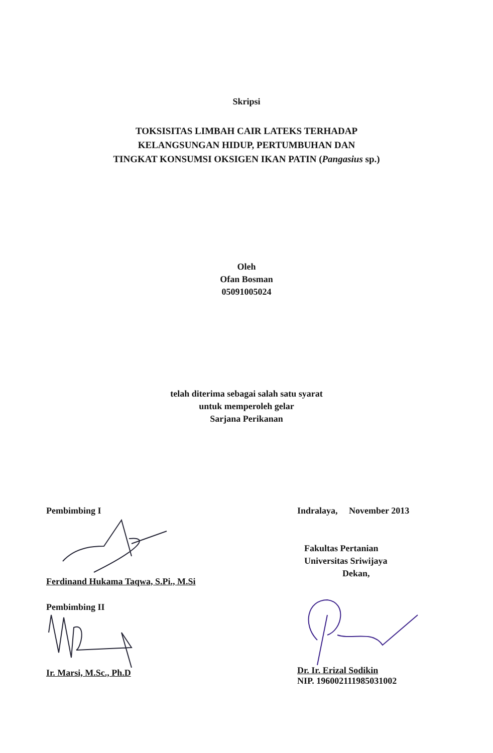Skripsi
TOKSISITAS LIMBAH CAIR LATEKS TERHADAP
KELANGSUNGAN HIDUP, PERTUMBUHAN DAN
TINGKAT KONSUMSI OKSIGEN IKAN PATIN (Pangasius sp.)
Oleh
Ofan Bosman
05091005024
telah diterima sebagai salah satu syarat
untuk memperoleh gelar
Sarjana Perikanan
Pembimbing I
Ferdinand Hukama Taqwa, S.Pi., M.Si
Pembimbing II
Ir. Marsi, M.Sc., Ph.D
Indralaya, November 2013
Fakultas Pertanian
Universitas Sriwijaya
Dekan,
Dr. Ir. Erizal Sodikin
NIP. 196002111985031002